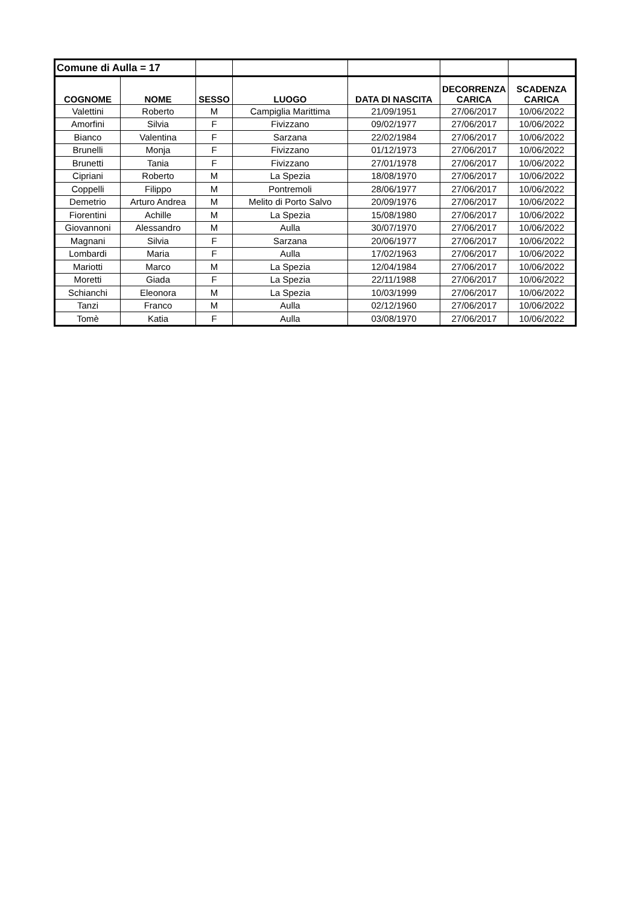| Comune di Aulla = 17 | | | | | | |
| COGNOME | NOME | SESSO | LUOGO | DATA DI NASCITA | DECORRENZA CARICA | SCADENZA CARICA |
| Valettini | Roberto | M | Campiglia Marittima | 21/09/1951 | 27/06/2017 | 10/06/2022 |
| Amorfini | Silvia | F | Fivizzano | 09/02/1977 | 27/06/2017 | 10/06/2022 |
| Bianco | Valentina | F | Sarzana | 22/02/1984 | 27/06/2017 | 10/06/2022 |
| Brunelli | Monja | F | Fivizzano | 01/12/1973 | 27/06/2017 | 10/06/2022 |
| Brunetti | Tania | F | Fivizzano | 27/01/1978 | 27/06/2017 | 10/06/2022 |
| Cipriani | Roberto | M | La Spezia | 18/08/1970 | 27/06/2017 | 10/06/2022 |
| Coppelli | Filippo | M | Pontremoli | 28/06/1977 | 27/06/2017 | 10/06/2022 |
| Demetrio | Arturo Andrea | M | Melito di Porto Salvo | 20/09/1976 | 27/06/2017 | 10/06/2022 |
| Fiorentini | Achille | M | La Spezia | 15/08/1980 | 27/06/2017 | 10/06/2022 |
| Giovannoni | Alessandro | M | Aulla | 30/07/1970 | 27/06/2017 | 10/06/2022 |
| Magnani | Silvia | F | Sarzana | 20/06/1977 | 27/06/2017 | 10/06/2022 |
| Lombardi | Maria | F | Aulla | 17/02/1963 | 27/06/2017 | 10/06/2022 |
| Mariotti | Marco | M | La Spezia | 12/04/1984 | 27/06/2017 | 10/06/2022 |
| Moretti | Giada | F | La Spezia | 22/11/1988 | 27/06/2017 | 10/06/2022 |
| Schianchi | Eleonora | M | La Spezia | 10/03/1999 | 27/06/2017 | 10/06/2022 |
| Tanzi | Franco | M | Aulla | 02/12/1960 | 27/06/2017 | 10/06/2022 |
| Tomè | Katia | F | Aulla | 03/08/1970 | 27/06/2017 | 10/06/2022 |